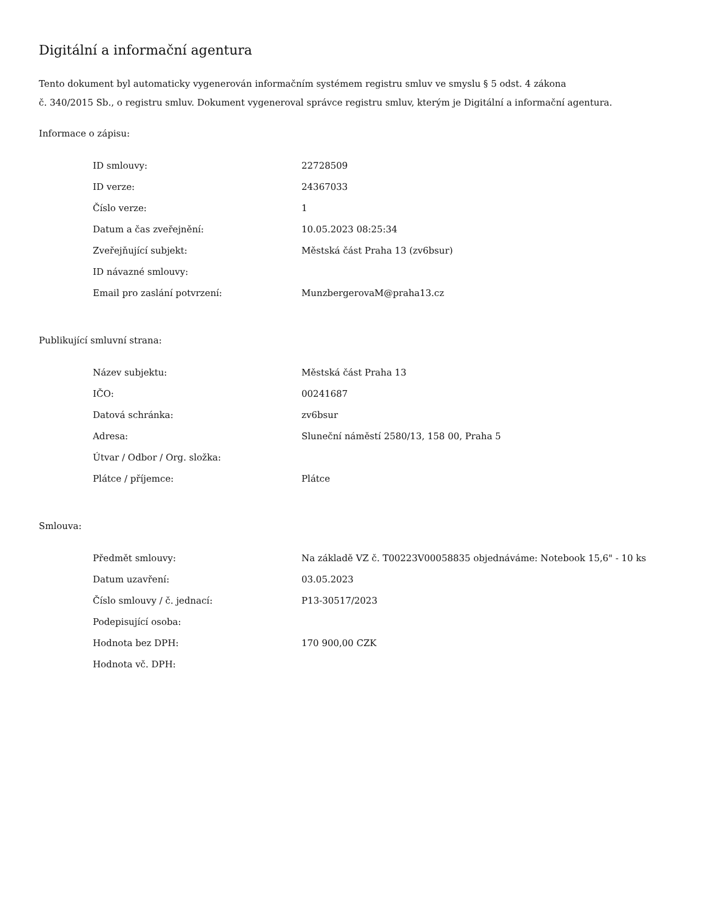Digitální a informační agentura
Tento dokument byl automaticky vygenerován informačním systémem registru smluv ve smyslu § 5 odst. 4 zákona
č. 340/2015 Sb., o registru smluv. Dokument vygeneroval správce registru smluv, kterým je Digitální a informační agentura.
Informace o zápisu:
| ID smlouvy: | 22728509 |
| ID verze: | 24367033 |
| Číslo verze: | 1 |
| Datum a čas zveřejnění: | 10.05.2023 08:25:34 |
| Zveřejňující subjekt: | Městská část Praha 13 (zv6bsur) |
| ID návazné smlouvy: | |
| Email pro zaslání potvrzení: | MunzbergerovaM@praha13.cz |
Publikující smluvní strana:
| Název subjektu: | Městská část Praha 13 |
| IČO: | 00241687 |
| Datová schránka: | zv6bsur |
| Adresa: | Sluneční náměstí 2580/13, 158 00, Praha 5 |
| Útvar / Odbor / Org. složka: | |
| Plátce / příjemce: | Plátce |
Smlouva:
| Předmět smlouvy: | Na základě VZ č. T00223V00058835 objednáváme: Notebook 15,6" - 10 ks |
| Datum uzavření: | 03.05.2023 |
| Číslo smlouvy / č. jednací: | P13-30517/2023 |
| Podepisující osoba: | |
| Hodnota bez DPH: | 170 900,00 CZK |
| Hodnota vč. DPH: | |